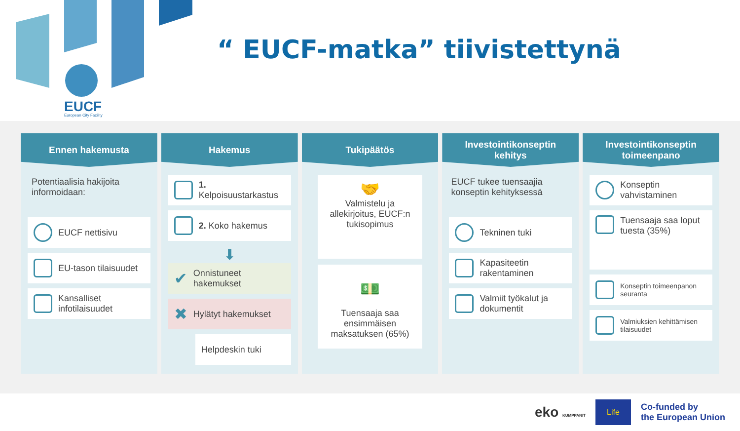EUCF
European City Facility
“ EUCF-matka” tiivistettynä
Ennen hakemusta
Potentiaalisia hakijoita informoidaan:
EUCF nettisivu
EU-tason tilaisuudet
Kansalliset infotilaisuudet
Hakemus
1. Kelpoisuustarkastus
2. Koko hakemus
⬇
✔ Onnistuneet hakemukset
✖ Hylätyt hakemukset
Helpdeskin tuki
Tukipäätös
🤝
Valmistelu ja allekirjoitus, EUCF:n tukisopimus
💵
Tuensaaja saa ensimmäisen maksatuksen (65%)
Investointikonseptin
kehitys
EUCF tukee tuensaajia konseptin kehityksessä
Tekninen tuki
Kapasiteetin rakentaminen
Valmiit työkalut ja dokumentit
Investointikonseptin
toimeenpano
Konseptin vahvistaminen
Tuensaaja saa loput tuesta (35%)
Konseptin toimeenpanon seuranta
Valmiuksien kehittämisen tilaisuudet
eko KUMPPANIT Life Co-funded by
the European Union